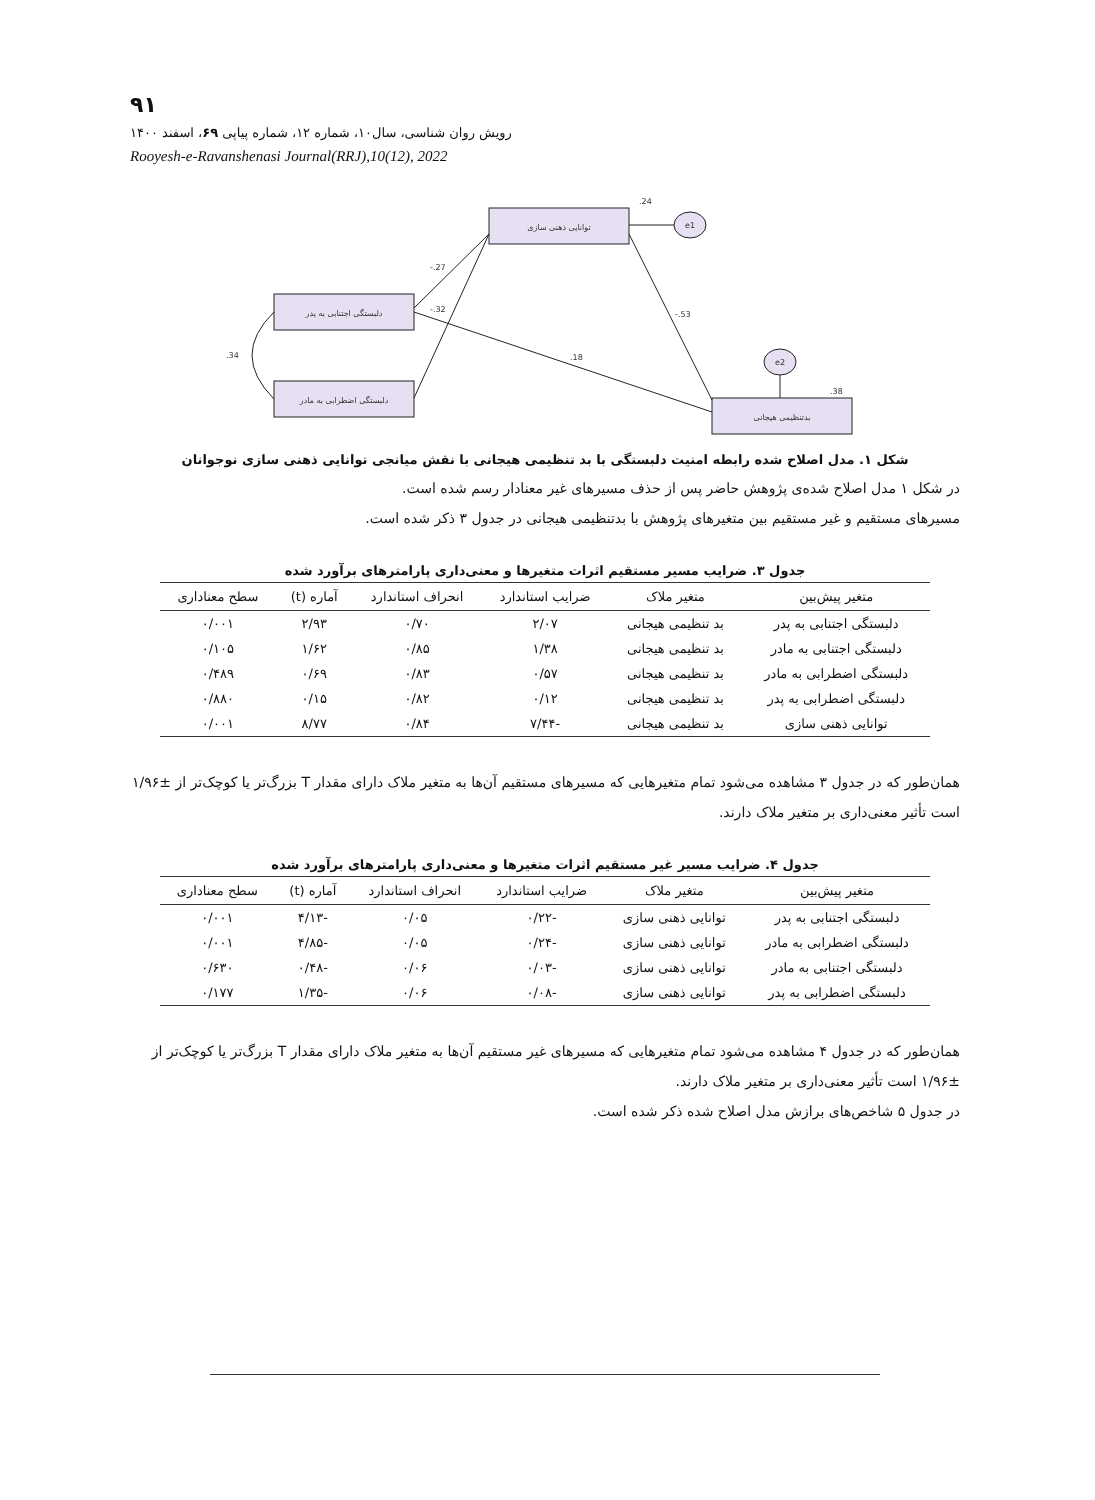۹۱
رویش روان شناسی، سال۱۰، شماره ۱۲، شماره پیاپی ۶۹، اسفند ۱۴۰۰
Rooyesh-e-Ravanshenasi Journal(RRJ),10(12), 2022
توانایی ذهنی سازی
دلبستگی اجتنابی به پدر
دلبستگی اضطرابی به مادر
بدتنظیمی هیجانی
e1
e2
.24
.38
-.27
-.32
-.53
.18
.34
شکل ۱. مدل اصلاح شده رابطه امنیت دلبستگی با بد تنظیمی هیجانی با نقش میانجی توانایی ذهنی سازی نوجوانان
در شکل ۱ مدل اصلاح شده‌ی پژوهش حاضر پس از حذف مسیرهای غیر معنادار رسم شده است.
مسیرهای مستقیم و غیر مستقیم بین متغیرهای پژوهش با بدتنظیمی هیجانی در جدول ۳ ذکر شده است.
جدول ۳. ضرایب مسیر مستقیم اثرات متغیرها و معنی‌داری پارامترهای برآورد شده
| متغیر پیش‌بین | متغیر ملاک | ضرایب استاندارد | انحراف استاندارد | آماره (t) | سطح معناداری |
| --- | --- | --- | --- | --- | --- |
| دلبستگی اجتنابی به پدر | بد تنظیمی هیجانی | ۲/۰۷ | ۰/۷۰ | ۲/۹۳ | ۰/۰۰۱ |
| دلبستگی اجتنابی به مادر | بد تنظیمی هیجانی | ۱/۳۸ | ۰/۸۵ | ۱/۶۲ | ۰/۱۰۵ |
| دلبستگی اضطرابی به مادر | بد تنظیمی هیجانی | ۰/۵۷ | ۰/۸۳ | ۰/۶۹ | ۰/۴۸۹ |
| دلبستگی اضطرابی به پدر | بد تنظیمی هیجانی | ۰/۱۲ | ۰/۸۲ | ۰/۱۵ | ۰/۸۸۰ |
| توانایی ذهنی سازی | بد تنظیمی هیجانی | -۷/۴۴ | ۰/۸۴ | ۸/۷۷ | ۰/۰۰۱ |
همان‌طور که در جدول ۳ مشاهده می‌شود تمام متغیرهایی که مسیرهای مستقیم آن‌ها به متغیر ملاک دارای مقدار T بزرگ‌تر یا کوچک‌تر از ±۱/۹۶ است تأثیر معنی‌داری بر متغیر ملاک دارند.
جدول ۴. ضرایب مسیر غیر مستقیم اثرات متغیرها و معنی‌داری پارامترهای برآورد شده
| متغیر پیش‌بین | متغیر ملاک | ضرایب استاندارد | انحراف استاندارد | آماره (t) | سطح معناداری |
| --- | --- | --- | --- | --- | --- |
| دلبستگی اجتنابی به پدر | توانایی ذهنی سازی | -۰/۲۲ | ۰/۰۵ | -۴/۱۳ | ۰/۰۰۱ |
| دلبستگی اضطرابی به مادر | توانایی ذهنی سازی | -۰/۲۴ | ۰/۰۵ | -۴/۸۵ | ۰/۰۰۱ |
| دلبستگی اجتنابی به مادر | توانایی ذهنی سازی | -۰/۰۳ | ۰/۰۶ | -۰/۴۸ | ۰/۶۳۰ |
| دلبستگی اضطرابی به پدر | توانایی ذهنی سازی | -۰/۰۸ | ۰/۰۶ | -۱/۳۵ | ۰/۱۷۷ |
همان‌طور که در جدول ۴ مشاهده می‌شود تمام متغیرهایی که مسیرهای غیر مستقیم آن‌ها به متغیر ملاک دارای مقدار T بزرگ‌تر یا کوچک‌تر از ±۱/۹۶ است تأثیر معنی‌داری بر متغیر ملاک دارند.
در جدول ۵ شاخص‌های برازش مدل اصلاح شده ذکر شده است.